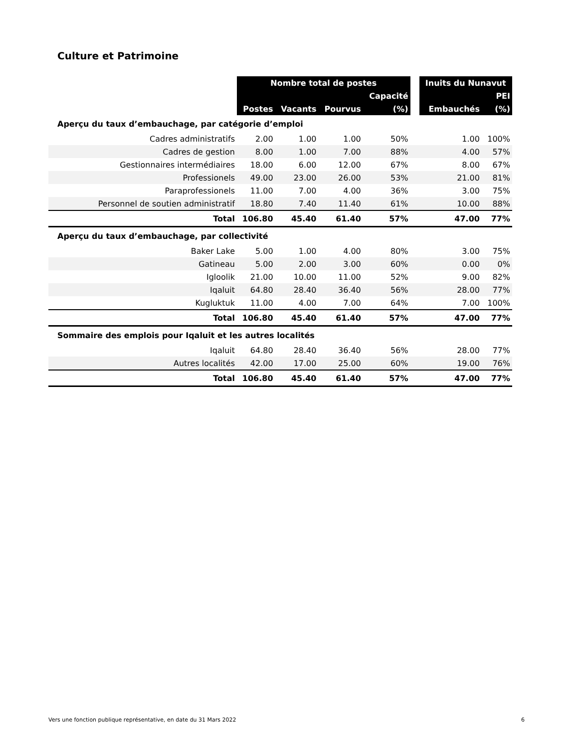Culture et Patrimoine
| | Nombre total de postes | | | | | Inuits du Nunavut | |
| --- | --- | --- | --- | --- | --- | --- | --- |
| | | | | Capacité | | | PEI |
| | Postes | Vacants | Pourvus | (%) | | Embauchés | (%) |
| Aperçu du taux d’embauchage, par catégorie d’emploi | | | | | | | |
| Cadres administratifs | 2.00 | 1.00 | 1.00 | 50% | | 1.00 | 100% |
| Cadres de gestion | 8.00 | 1.00 | 7.00 | 88% | | 4.00 | 57% |
| Gestionnaires intermédiaires | 18.00 | 6.00 | 12.00 | 67% | | 8.00 | 67% |
| Professionels | 49.00 | 23.00 | 26.00 | 53% | | 21.00 | 81% |
| Paraprofessionels | 11.00 | 7.00 | 4.00 | 36% | | 3.00 | 75% |
| Personnel de soutien administratif | 18.80 | 7.40 | 11.40 | 61% | | 10.00 | 88% |
| Total | 106.80 | 45.40 | 61.40 | 57% | | 47.00 | 77% |
| Aperçu du taux d’embauchage, par collectivité | | | | | | | |
| Baker Lake | 5.00 | 1.00 | 4.00 | 80% | | 3.00 | 75% |
| Gatineau | 5.00 | 2.00 | 3.00 | 60% | | 0.00 | 0% |
| Igloolik | 21.00 | 10.00 | 11.00 | 52% | | 9.00 | 82% |
| Iqaluit | 64.80 | 28.40 | 36.40 | 56% | | 28.00 | 77% |
| Kugluktuk | 11.00 | 4.00 | 7.00 | 64% | | 7.00 | 100% |
| Total | 106.80 | 45.40 | 61.40 | 57% | | 47.00 | 77% |
| Sommaire des emplois pour Iqaluit et les autres localités | | | | | | | |
| Iqaluit | 64.80 | 28.40 | 36.40 | 56% | | 28.00 | 77% |
| Autres localités | 42.00 | 17.00 | 25.00 | 60% | | 19.00 | 76% |
| Total | 106.80 | 45.40 | 61.40 | 57% | | 47.00 | 77% |
Vers une fonction publique représentative, en date du 31 Mars 2022 6